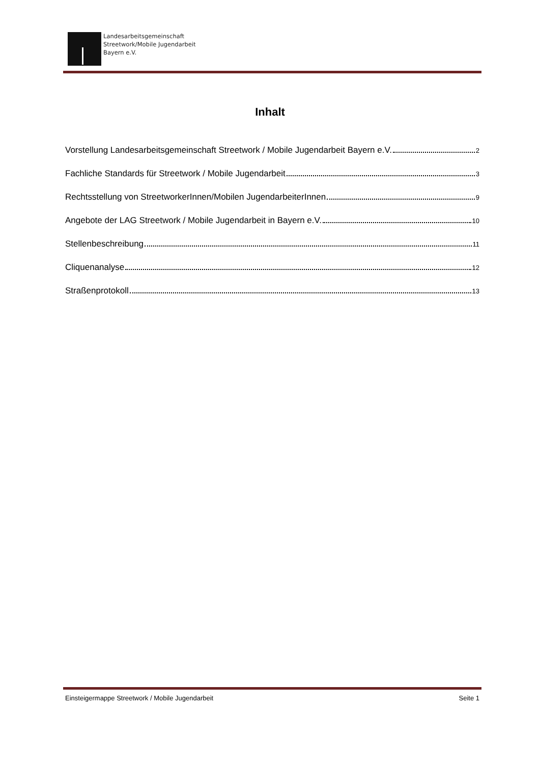Landesarbeitsgemeinschaft
Streetwork/Mobile Jugendarbeit
Bayern e.V.
Inhalt
Vorstellung Landesarbeitsgemeinschaft Streetwork / Mobile Jugendarbeit Bayern e.V. 2
Fachliche Standards für Streetwork / Mobile Jugendarbeit 3
Rechtsstellung von StreetworkerInnen/Mobilen JugendarbeiterInnen 9
Angebote der LAG Streetwork / Mobile Jugendarbeit in Bayern e.V. 10
Stellenbeschreibung 11
Cliquenanalyse 12
Straßenprotokoll 13
Einsteigermappe Streetwork / Mobile Jugendarbeit Seite 1